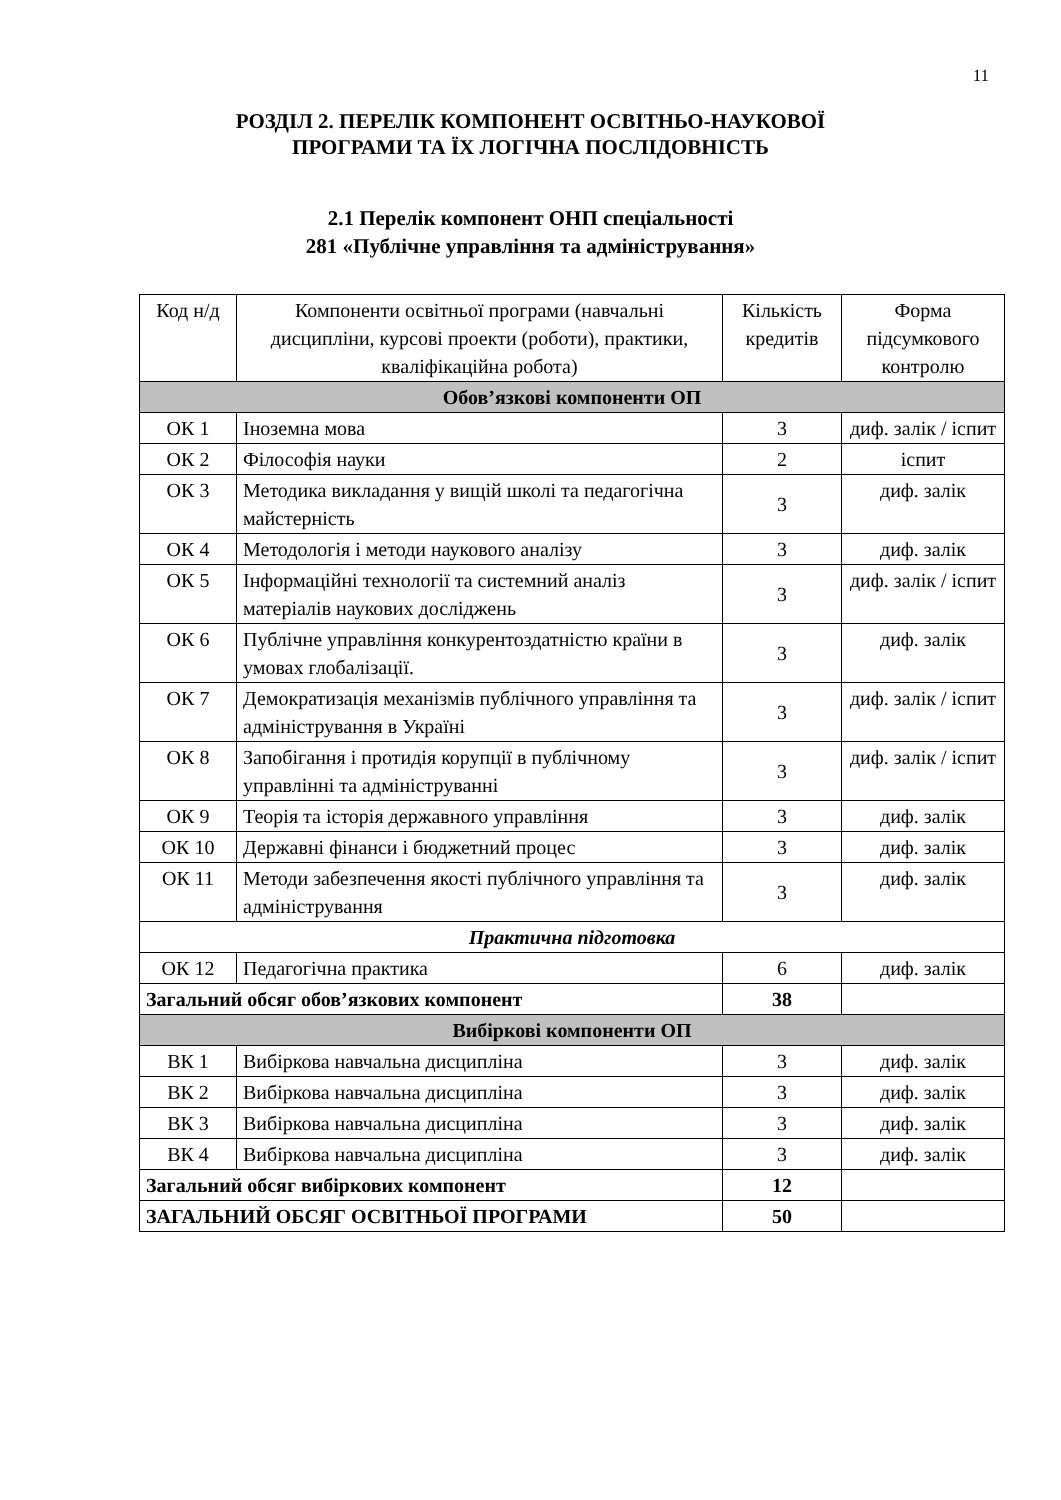11
РОЗДІЛ 2. ПЕРЕЛІК КОМПОНЕНТ ОСВІТНЬО-НАУКОВОЇ
ПРОГРАМИ ТА ЇХ ЛОГІЧНА ПОСЛІДОВНІСТЬ
2.1 Перелік компонент ОНП спеціальності
281 «Публічне управління та адміністрування»
| Код н/д | Компоненти освітньої програми (навчальні дисципліни, курсові проекти (роботи), практики, кваліфікаційна робота) | Кількість кредитів | Форма підсумкового контролю |
| --- | --- | --- | --- |
| Обов’язкові компоненти ОП | | | |
| ОК 1 | Іноземна мова | 3 | диф. залік / іспит |
| ОК 2 | Філософія науки | 2 | іспит |
| ОК 3 | Методика викладання у вищій школі та педагогічна майстерність | 3 | диф. залік |
| ОК 4 | Методологія і методи наукового аналізу | 3 | диф. залік |
| ОК 5 | Інформаційні технології та системний аналіз матеріалів наукових досліджень | 3 | диф. залік / іспит |
| ОК 6 | Публічне управління конкурентоздатністю країни в умовах глобалізації. | 3 | диф. залік |
| ОК 7 | Демократизація механізмів публічного управління та адміністрування в Україні | 3 | диф. залік / іспит |
| ОК 8 | Запобігання і протидія корупції в публічному управлінні та адмініструванні | 3 | диф. залік / іспит |
| ОК 9 | Теорія та історія державного управління | 3 | диф. залік |
| ОК 10 | Державні фінанси і бюджетний процес | 3 | диф. залік |
| ОК 11 | Методи забезпечення якості публічного управління та адміністрування | 3 | диф. залік |
| Практична підготовка | | | |
| ОК 12 | Педагогічна практика | 6 | диф. залік |
| Загальний обсяг обов’язкових компонент | | 38 | |
| Вибіркові компоненти ОП | | | |
| ВК 1 | Вибіркова навчальна дисципліна | 3 | диф. залік |
| ВК 2 | Вибіркова навчальна дисципліна | 3 | диф. залік |
| ВК 3 | Вибіркова навчальна дисципліна | 3 | диф. залік |
| ВК 4 | Вибіркова навчальна дисципліна | 3 | диф. залік |
| Загальний обсяг вибіркових компонент | | 12 | |
| ЗАГАЛЬНИЙ ОБСЯГ ОСВІТНЬОЇ ПРОГРАМИ | | 50 | |